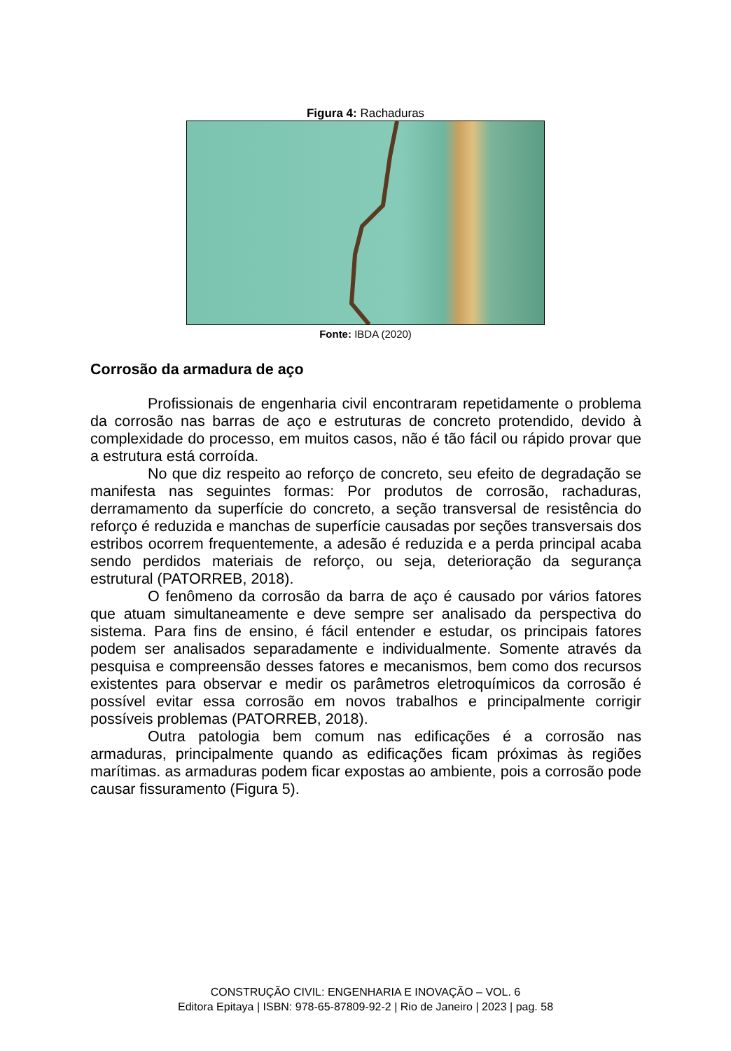Figura 4: Rachaduras
Fonte: IBDA (2020)
Corrosão da armadura de aço
Profissionais de engenharia civil encontraram repetidamente o problema da corrosão nas barras de aço e estruturas de concreto protendido, devido à complexidade do processo, em muitos casos, não é tão fácil ou rápido provar que a estrutura está corroída.
No que diz respeito ao reforço de concreto, seu efeito de degradação se manifesta nas seguintes formas: Por produtos de corrosão, rachaduras, derramamento da superfície do concreto, a seção transversal de resistência do reforço é reduzida e manchas de superfície causadas por seções transversais dos estribos ocorrem frequentemente, a adesão é reduzida e a perda principal acaba sendo perdidos materiais de reforço, ou seja, deterioração da segurança estrutural (PATORREB, 2018).
O fenômeno da corrosão da barra de aço é causado por vários fatores que atuam simultaneamente e deve sempre ser analisado da perspectiva do sistema. Para fins de ensino, é fácil entender e estudar, os principais fatores podem ser analisados separadamente e individualmente. Somente através da pesquisa e compreensão desses fatores e mecanismos, bem como dos recursos existentes para observar e medir os parâmetros eletroquímicos da corrosão é possível evitar essa corrosão em novos trabalhos e principalmente corrigir possíveis problemas (PATORREB, 2018).
Outra patologia bem comum nas edificações é a corrosão nas armaduras, principalmente quando as edificações ficam próximas às regiões marítimas. as armaduras podem ficar expostas ao ambiente, pois a corrosão pode causar fissuramento (Figura 5).
CONSTRUÇÃO CIVIL: ENGENHARIA E INOVAÇÃO – VOL. 6
Editora Epitaya | ISBN: 978-65-87809-92-2 | Rio de Janeiro | 2023 | pag. 58